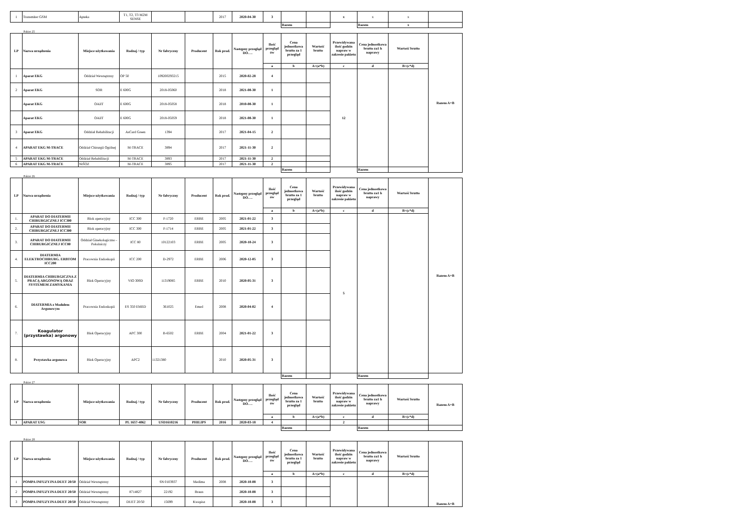| 1 | Transmiter GSM | Apteka | T1, T2, T3 M2M SENSE | | | 2017 | 2020-04-30 | 3 | | | x | x | x | |
| | | | | | | | | | Razem | | | Razem | x | |
Pakiet 25
| LP | Nazwa urządzenia | Miejsce użytkowania | Rodzaj / typ | Nr fabryczny | Producent | Rok prod. | Następny przegląd DO…. | Ilość przegląd ów | Cena jednostkowa brutto za 1 przegląd | Wartość brutto | Przewidywana ilość godzin napraw w zakresie pakietu | Cena jednostkowa brutto za1 h naprawy | Wartość brutto | Razem A+B |
| --- | --- | --- | --- | --- | --- | --- | --- | --- | --- | --- | --- | --- | --- | --- |
| | | | | | | | | a | b | A=(a*b) | c | d | B=(c*d) | |
| 1 | Aparat EKG | Oddział Wewnętrzny | OP 50 | 109200293215 | | 2015 | 2020-02-28 | 4 | | | 12 | | | |
| 2 | Aparat EKG | SOR | E 600G | 2018-05060 | | 2018 | 2021-08-30 | 1 | | | | | | |
| | Aparat EKG | OAiIT | E 600G | 2018-05058 | | 2018 | 2010-08-30 | 1 | | | | | | |
| | Aparat EKG | OAiIT | E 600G | 2018-05059 | | 2018 | 2021-08-30 | 1 | | | | | | |
| 3 | Aparat EKG | Oddział Rehabilitacji | AsCard Green | 1394 | | 2017 | 2021-04-15 | 2 | | | | | | |
| 4 | APARAT EKG M-TRACE | Oddział Chirurgii Ogólnej | M-TRACE | 3894 | | 2017 | 2021-11-30 | 2 | | | | | | |
| 5 | APARAT EKG M-TRACE | Oddział Rehabilitacji | M-TRACE | 3893 | | 2017 | 2021-11-30 | 2 | | | | | | |
| 6 | APARAT EKG M-TRACE | NiŚOZ | M-TRACE | 3895 | | 2017 | 2021-11-30 | 2 | | | | | | |
| | | | | | | | | | Razem | | | Razem | | |
Pakiet 26
| LP | Nazwa urządzenia | Miejsce użytkowania | Rodzaj / typ | Nr fabryczny | Producent | Rok prod. | Następny przegląd DO…. | Ilość przegląd ów | Cena jednostkowa brutto za 1 przegląd | Wartość brutto | Przewidywana ilość godzin napraw w zakresie pakietu | Cena jednostkowa brutto za1 h naprawy | Wartość brutto | Razem A+B |
| --- | --- | --- | --- | --- | --- | --- | --- | --- | --- | --- | --- | --- | --- | --- |
| | | | | | | | | a | b | A=(a*b) | c | d | B=(c*d) | |
| 1. | APARAT DO DIATERMII CHIRURGICZNEJ ICC300 | Blok operacyjny | ICC 300 | F-1720 | ERBE | 2005 | 2021-01-22 | 3 | | | 5 | | | |
| 2. | APARAT DO DIATERMII CHIRURGICZNEJ ICC300 | Blok operacyjny | ICC 300 | F-1714 | ERBE | 2005 | 2021-01-22 | 3 | | | | | | |
| 3. | APARAT DO DIATERMII CHIRURGICZNEJ ICC80 | Oddział Ginekologiczno - Położniczy | ICC 80 | 10122103 | ERBE | 2005 | 2020-10-24 | 3 | | | | | | |
| 4. | DIATERMIA ELEKTROCHIRURG. ERBTOM ICC200 | Pracownia Endoskopii | ICC 200 | D-2972 | ERBE | 2006 | 2020-12-05 | 3 | | | | | | |
| 5. | DIATERMIA CHIRURGICZNA Z PRACĄ ARGONOWĄ ORAZ SYSTEMEM ZAMYKANIA | Blok Operacyjny | VIO 300D | 11319085 | ERBE | 2010 | 2020-05-31 | 3 | | | | | | |
| 6. | DIATERMIA z Modułem Argonowym | Pracownia Endoskopii | ES 350 EMED | 361025 | Emed | 2008 | 2020-04-02 | 4 | | | | | | |
| 7. | Koagulator (przystawka) argonowy | Blok Operacyjny | APC 300 | B-6502 | ERBE | 2004 | 2021-01-22 | 3 | | | | | | |
| 8. | Przystawka argonowa | Blok Operacyjny | APC2 | 11321380 | | 2010 | 2020-05-31 | 3 | | | | | | |
| | | | | | | | | | Razem | | | Razem | | |
Pakiet 27
| LP | Nazwa urządzenia | Miejsce użytkowania | Rodzaj / typ | Nr fabryczny | Producent | Rok prod. | Następny przegląd DO…. | Ilość przegląd ów | Cena jednostkowa brutto za 1 przegląd | Wartość brutto | Przewidywana ilość godzin napraw w zakresie pakietu | Cena jednostkowa brutto za1 h naprawy | Wartość brutto | Razem A+B |
| --- | --- | --- | --- | --- | --- | --- | --- | --- | --- | --- | --- | --- | --- | --- |
| | | | | | | | | a | b | A=(a*b) | c | d | B=(c*d) | |
| 1 | APARAT USG | SOR | PL 1657-4062 | USD1610216 | PHILIPS | 2016 | 2020-03-18 | 4 | | | 2 | | | |
| | | | | | | | | | Razem | | | Razem | | |
Pakiet 28
| LP | Nazwa urządzenia | Miejsce użytkowania | Rodzaj / typ | Nr fabryczny | Producent | Rok prod. | Następny przegląd DO…. | Ilość przegląd ów | Cena jednostkowa brutto za 1 przegląd | Wartość brutto | Przewidywana ilość godzin napraw w zakresie pakietu | Cena jednostkowa brutto za1 h naprawy | Wartość brutto | Razem A+B |
| --- | --- | --- | --- | --- | --- | --- | --- | --- | --- | --- | --- | --- | --- | --- |
| | | | | | | | | a | b | A=(a*b) | c | d | B=(c*d) | |
| 1 | POMPA INFUZYJNA DUET 20/50 | Oddział Wewnętrzny | | SN 0103937 | Medima | 2008 | 2020-10-08 | 3 | | | | | | |
| 2 | POMPA INFUZYJNA DUET 20/50 | Oddział Wewnętrzny | 8714827 | 22192 | Braun | | 2020-10-08 | 3 | | | | | | |
| 3 | POMPA INFUZYJNA DUET 20/50 | Oddział Wewnętrzny | DUET 20/50 | 15699 | Kwapisz | | 2020-10-08 | 3 | | | | | | |